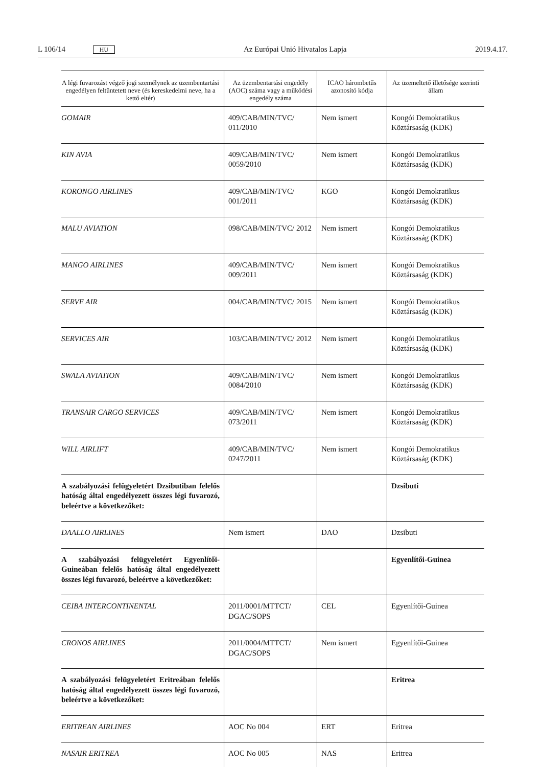L 106/14 HU Az Európai Unió Hivatalos Lapja 2019.4.17.
| A légi fuvarozást végző jogi személynek az üzembentartási engedélyen feltüntetett neve (és kereskedelmi neve, ha a kettő eltér) | Az üzembentartási engedély (AOC) száma vagy a működési engedély száma | ICAO hárombetűs azonosító kódja | Az üzemeltető illetősége szerinti állam |
| --- | --- | --- | --- |
| GOMAIR | 409/CAB/MIN/TVC/ 011/2010 | Nem ismert | Kongói Demokratikus Köztársaság (KDK) |
| KIN AVIA | 409/CAB/MIN/TVC/ 0059/2010 | Nem ismert | Kongói Demokratikus Köztársaság (KDK) |
| KORONGO AIRLINES | 409/CAB/MIN/TVC/ 001/2011 | KGO | Kongói Demokratikus Köztársaság (KDK) |
| MALU AVIATION | 098/CAB/MIN/TVC/ 2012 | Nem ismert | Kongói Demokratikus Köztársaság (KDK) |
| MANGO AIRLINES | 409/CAB/MIN/TVC/ 009/2011 | Nem ismert | Kongói Demokratikus Köztársaság (KDK) |
| SERVE AIR | 004/CAB/MIN/TVC/ 2015 | Nem ismert | Kongói Demokratikus Köztársaság (KDK) |
| SERVICES AIR | 103/CAB/MIN/TVC/ 2012 | Nem ismert | Kongói Demokratikus Köztársaság (KDK) |
| SWALA AVIATION | 409/CAB/MIN/TVC/ 0084/2010 | Nem ismert | Kongói Demokratikus Köztársaság (KDK) |
| TRANSAIR CARGO SERVICES | 409/CAB/MIN/TVC/ 073/2011 | Nem ismert | Kongói Demokratikus Köztársaság (KDK) |
| WILL AIRLIFT | 409/CAB/MIN/TVC/ 0247/2011 | Nem ismert | Kongói Demokratikus Köztársaság (KDK) |
| A szabályozási felügyeletért Dzsibutiban felelős hatóság által engedélyezett összes légi fuvarozó, beleértve a következőket: | | | Dzsibuti |
| DAALLO AIRLINES | Nem ismert | DAO | Dzsibuti |
| A szabályozási felügyeletért Egyenlítői-Guineában felelős hatóság által engedélyezett összes légi fuvarozó, beleértve a következőket: | | | Egyenlítői-Guinea |
| CEIBA INTERCONTINENTAL | 2011/0001/MTTCT/ DGAC/SOPS | CEL | Egyenlítői-Guinea |
| CRONOS AIRLINES | 2011/0004/MTTCT/ DGAC/SOPS | Nem ismert | Egyenlítői-Guinea |
| A szabályozási felügyeletért Eritreában felelős hatóság által engedélyezett összes légi fuvarozó, beleértve a következőket: | | | Eritrea |
| ERITREAN AIRLINES | AOC No 004 | ERT | Eritrea |
| NASAIR ERITREA | AOC No 005 | NAS | Eritrea |